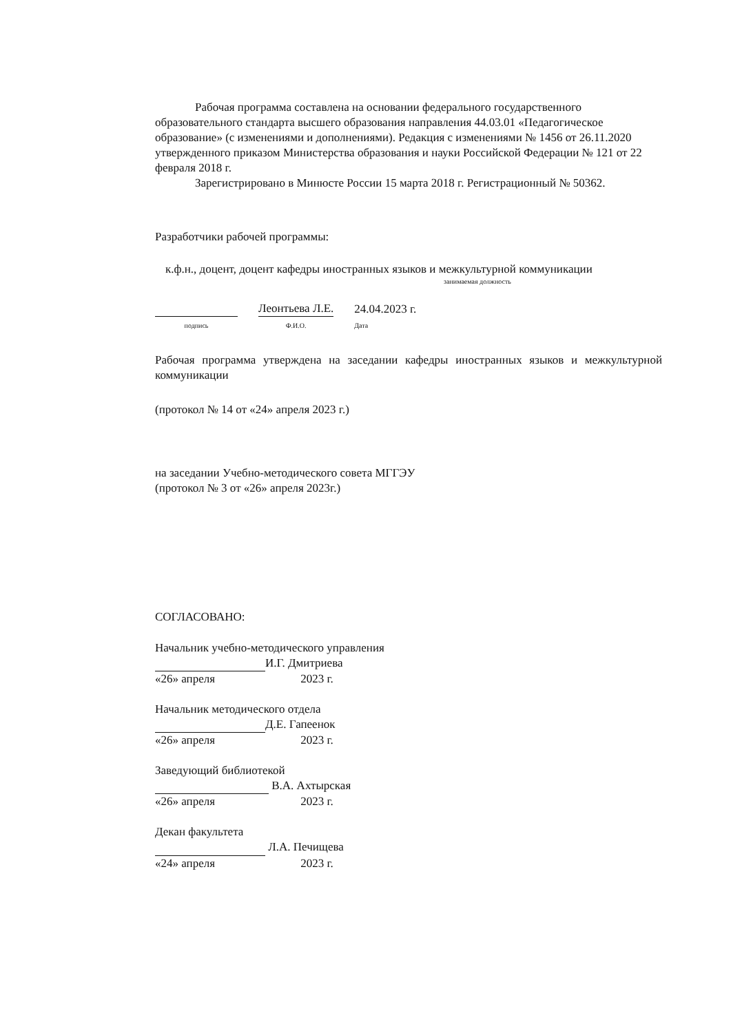Рабочая программа составлена на основании федерального государственного образовательного стандарта высшего образования направления 44.03.01 «Педагогическое образование» (с изменениями и дополнениями). Редакция с изменениями № 1456 от 26.11.2020 утвержденного приказом Министерства образования и науки Российской Федерации № 121 от 22 февраля 2018 г.
Зарегистрировано в Минюсте России 15 марта 2018 г. Регистрационный № 50362.
Разработчики рабочей программы:
к.ф.н., доцент, доцент кафедры иностранных языков и межкультурной коммуникации
занимаемая должность
подпись
Леонтьева Л.Е.
Ф.И.О.
24.04.2023 г.
Дата
Рабочая программа утверждена на заседании кафедры иностранных языков и межкультурной коммуникации
(протокол № 14 от «24» апреля 2023 г.)
на заседании Учебно-методического совета МГГЭУ
(протокол № 3 от «26» апреля 2023г.)
СОГЛАСОВАНО:
Начальник учебно-методического управления
И.Г. Дмитриева
«26» апреля 2023 г.
Начальник методического отдела
Д.Е. Гапеенок
«26» апреля 2023 г.
Заведующий библиотекой
В.А. Ахтырская
«26» апреля 2023 г.
Декан факультета
Л.А. Печищева
«24» апреля 2023 г.